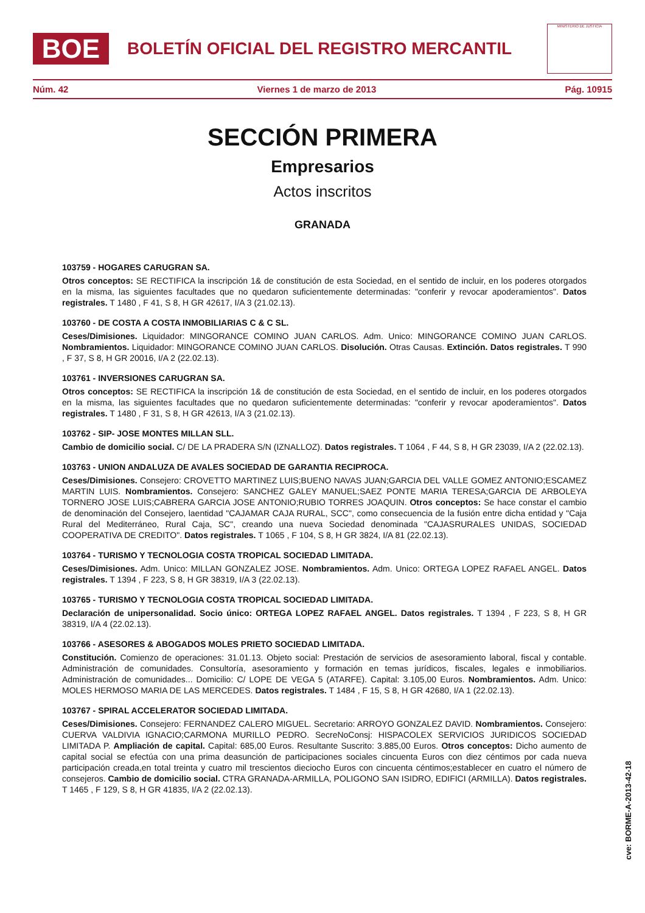BOE
BOLETÍN OFICIAL DEL REGISTRO MERCANTIL
MINISTERIO DE JUSTICIA
Núm. 42 Viernes 1 de marzo de 2013 Pág. 10915
SECCIÓN PRIMERA
Empresarios
Actos inscritos
GRANADA
103759 - HOGARES CARUGRAN SA.
Otros conceptos: SE RECTIFICA la inscripción 1& de constitución de esta Sociedad, en el sentido de incluir, en los poderes otorgados en la misma, las siguientes facultades que no quedaron suficientemente determinadas: "conferir y revocar apoderamientos". Datos registrales. T 1480 , F 41, S 8, H GR 42617, I/A 3 (21.02.13).
103760 - DE COSTA A COSTA INMOBILIARIAS C & C SL.
Ceses/Dimisiones. Liquidador: MINGORANCE COMINO JUAN CARLOS. Adm. Unico: MINGORANCE COMINO JUAN CARLOS. Nombramientos. Liquidador: MINGORANCE COMINO JUAN CARLOS. Disolución. Otras Causas. Extinción. Datos registrales. T 990 , F 37, S 8, H GR 20016, I/A 2 (22.02.13).
103761 - INVERSIONES CARUGRAN SA.
Otros conceptos: SE RECTIFICA la inscripción 1& de constitución de esta Sociedad, en el sentido de incluir, en los poderes otorgados en la misma, las siguientes facultades que no quedaron suficientemente determinadas: "conferir y revocar apoderamientos". Datos registrales. T 1480 , F 31, S 8, H GR 42613, I/A 3 (21.02.13).
103762 - SIP- JOSE MONTES MILLAN SLL.
Cambio de domicilio social. C/ DE LA PRADERA S/N (IZNALLOZ). Datos registrales. T 1064 , F 44, S 8, H GR 23039, I/A 2 (22.02.13).
103763 - UNION ANDALUZA DE AVALES SOCIEDAD DE GARANTIA RECIPROCA.
Ceses/Dimisiones. Consejero: CROVETTO MARTINEZ LUIS;BUENO NAVAS JUAN;GARCIA DEL VALLE GOMEZ ANTONIO;ESCAMEZ MARTIN LUIS. Nombramientos. Consejero: SANCHEZ GALEY MANUEL;SAEZ PONTE MARIA TERESA;GARCIA DE ARBOLEYA TORNERO JOSE LUIS;CABRERA GARCIA JOSE ANTONIO;RUBIO TORRES JOAQUIN. Otros conceptos: Se hace constar el cambio de denominación del Consejero, laentidad "CAJAMAR CAJA RURAL, SCC", como consecuencia de la fusión entre dicha entidad y "Caja Rural del Mediterráneo, Rural Caja, SC", creando una nueva Sociedad denominada "CAJASRURALES UNIDAS, SOCIEDAD COOPERATIVA DE CREDITO". Datos registrales. T 1065 , F 104, S 8, H GR 3824, I/A 81 (22.02.13).
103764 - TURISMO Y TECNOLOGIA COSTA TROPICAL SOCIEDAD LIMITADA.
Ceses/Dimisiones. Adm. Unico: MILLAN GONZALEZ JOSE. Nombramientos. Adm. Unico: ORTEGA LOPEZ RAFAEL ANGEL. Datos registrales. T 1394 , F 223, S 8, H GR 38319, I/A 3 (22.02.13).
103765 - TURISMO Y TECNOLOGIA COSTA TROPICAL SOCIEDAD LIMITADA.
Declaración de unipersonalidad. Socio único: ORTEGA LOPEZ RAFAEL ANGEL. Datos registrales. T 1394 , F 223, S 8, H GR 38319, I/A 4 (22.02.13).
103766 - ASESORES & ABOGADOS MOLES PRIETO SOCIEDAD LIMITADA.
Constitución. Comienzo de operaciones: 31.01.13. Objeto social: Prestación de servicios de asesoramiento laboral, fiscal y contable. Administración de comunidades. Consultoría, asesoramiento y formación en temas jurídicos, fiscales, legales e inmobiliarios. Administración de comunidades... Domicilio: C/ LOPE DE VEGA 5 (ATARFE). Capital: 3.105,00 Euros. Nombramientos. Adm. Unico: MOLES HERMOSO MARIA DE LAS MERCEDES. Datos registrales. T 1484 , F 15, S 8, H GR 42680, I/A 1 (22.02.13).
103767 - SPIRAL ACCELERATOR SOCIEDAD LIMITADA.
Ceses/Dimisiones. Consejero: FERNANDEZ CALERO MIGUEL. Secretario: ARROYO GONZALEZ DAVID. Nombramientos. Consejero: CUERVA VALDIVIA IGNACIO;CARMONA MURILLO PEDRO. SecreNoConsj: HISPACOLEX SERVICIOS JURIDICOS SOCIEDAD LIMITADA P. Ampliación de capital. Capital: 685,00 Euros. Resultante Suscrito: 3.885,00 Euros. Otros conceptos: Dicho aumento de capital social se efectúa con una prima deasunción de participaciones sociales cincuenta Euros con diez céntimos por cada nueva participación creada,en total treinta y cuatro mil trescientos dieciocho Euros con cincuenta céntimos;establecer en cuatro el número de consejeros. Cambio de domicilio social. CTRA GRANADA-ARMILLA, POLIGONO SAN ISIDRO, EDIFICI (ARMILLA). Datos registrales. T 1465 , F 129, S 8, H GR 41835, I/A 2 (22.02.13).
cve: BORME-A-2013-42-18